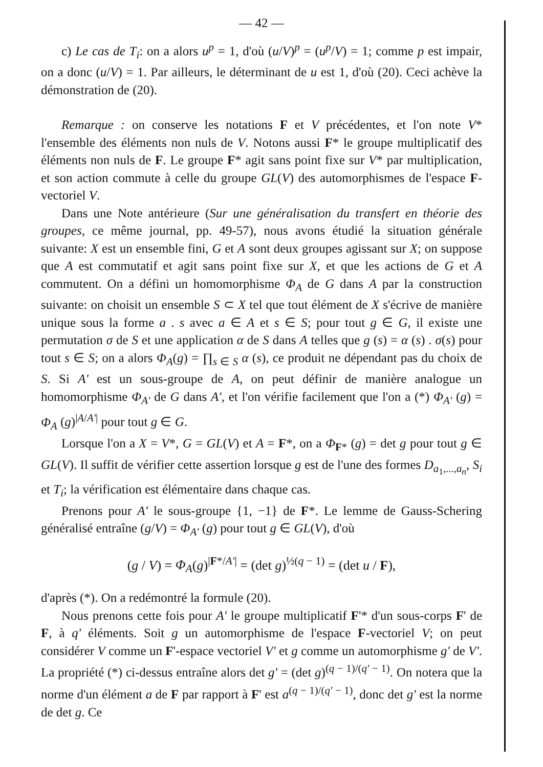— 42 —
c) Le cas de T<sub>i</sub>: on a alors u<sup>p</sup> = 1, d'où (u/V)<sup>p</sup> = (u<sup>p</sup>/V) = 1; comme p est impair, on a donc (u/V) = 1. Par ailleurs, le déterminant de u est 1, d'où (20). Ceci achève la démonstration de (20).
Remarque : on conserve les notations F et V précédentes, et l'on note V* l'ensemble des éléments non nuls de V. Notons aussi F* le groupe multiplicatif des éléments non nuls de F. Le groupe F* agit sans point fixe sur V* par multiplication, et son action commute à celle du groupe GL(V) des automorphismes de l'espace F-vectoriel V.
Dans une Note antérieure (Sur une généralisation du transfert en théorie des groupes, ce même journal, pp. 49-57), nous avons étudié la situation générale suivante: X est un ensemble fini, G et A sont deux groupes agissant sur X; on suppose que A est commutatif et agit sans point fixe sur X, et que les actions de G et A commutent. On a défini un homomorphisme Φ<sub>A</sub> de G dans A par la construction suivante: on choisit un ensemble S ⊂ X tel que tout élément de X s'écrive de manière unique sous la forme a . s avec a ∈ A et s ∈ S; pour tout g ∈ G, il existe une permutation σ de S et une application α de S dans A telles que g (s) = α (s) . σ(s) pour tout s ∈ S; on a alors Φ<sub>A</sub>(g) = ∏<sub>s ∈ S</sub> α (s), ce produit ne dépendant pas du choix de S. Si A' est un sous-groupe de A, on peut définir de manière analogue un homomorphisme Φ<sub>A'</sub> de G dans A', et l'on vérifie facilement que l'on a (*) Φ<sub>A'</sub> (g) = Φ<sub>A</sub> (g)<sup>|A/A'|</sup> pour tout g ∈ G.
Lorsque l'on a X = V*, G = GL(V) et A = F*, on a Φ<sub>F*</sub> (g) = det g pour tout g ∈ GL(V). Il suffit de vérifier cette assertion lorsque g est de l'une des formes D<sub>a<sub>1</sub>,...,a<sub>n</sub></sub>, S<sub>i</sub> et T<sub>i</sub>; la vérification est élémentaire dans chaque cas.
Prenons pour A' le sous-groupe {1, −1} de F*. Le lemme de Gauss-Schering généralisé entraîne (g/V) = Φ<sub>A'</sub> (g) pour tout g ∈ GL(V), d'où
(g / V) = Φ<sub>A</sub>(g)<sup>|F*/A'|</sup> = (det g)<sup>½(q − 1)</sup> = (det u / F),
d'après (*). On a redémontré la formule (20).
Nous prenons cette fois pour A' le groupe multiplicatif F'* d'un sous-corps F' de F, à q' éléments. Soit g un automorphisme de l'espace F-vectoriel V; on peut considérer V comme un F'-espace vectoriel V' et g comme un automorphisme g' de V'. La propriété (*) ci-dessus entraîne alors det g' = (det g)<sup>(q − 1)/(q' − 1)</sup>. On notera que la norme d'un élément a de F par rapport à F' est a<sup>(q − 1)/(q' − 1)</sup>, donc det g' est la norme de det g. Ce